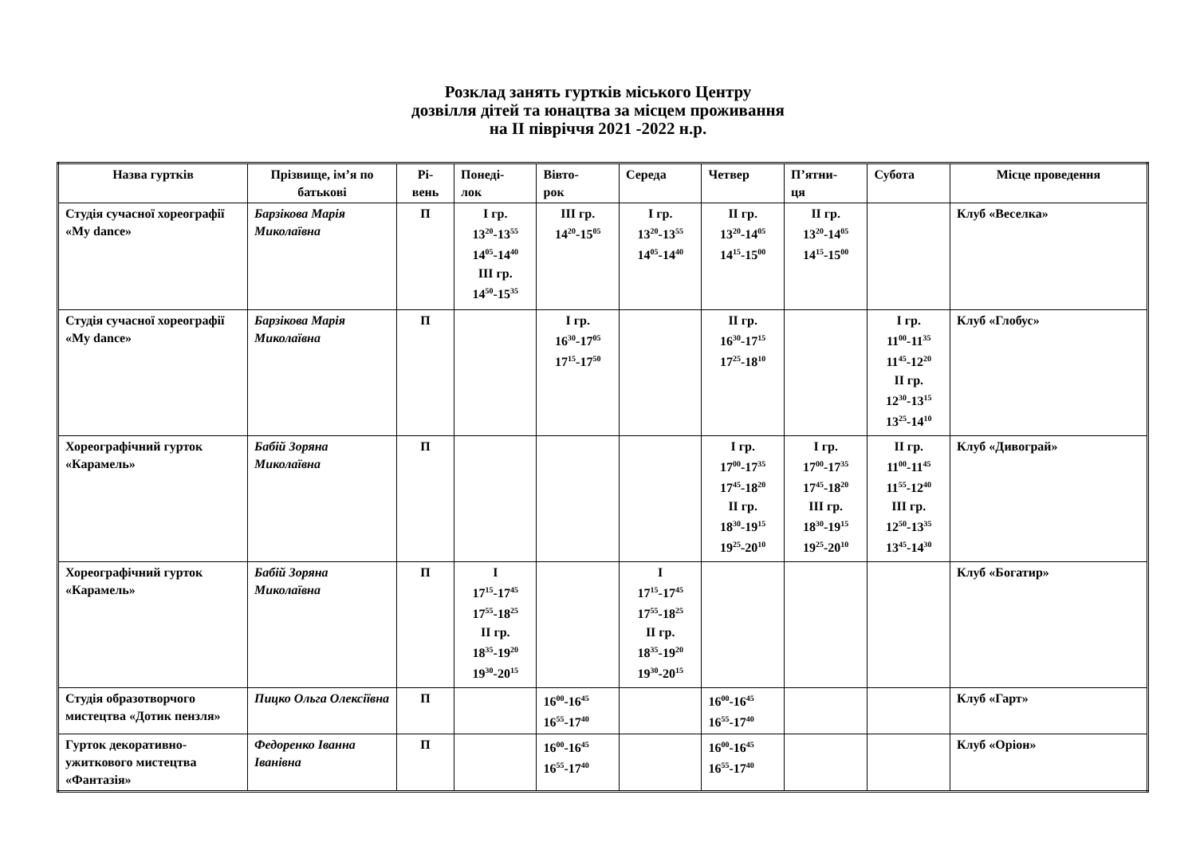Розклад занять гуртків міського Центру
дозвілля дітей та юнацтва за місцем проживання
на ІІ півріччя 2021 -2022 н.р.
| Назва гуртків | Прізвище, ім’я по батькові | Рі- вень | Понеді- лок | Вівто- рок | Середа | Четвер | П’ятни- ця | Субота | Місце проведення |
| --- | --- | --- | --- | --- | --- | --- | --- | --- | --- |
| Студія сучасної хореографії «My dance» | Барзікова Марія Миколаївна | П | І гр. 13<sup>20</sup>-13<sup>55</sup> 14<sup>05</sup>-14<sup>40</sup> ІІІ гр. 14<sup>50</sup>-15<sup>35</sup> | ІІІ гр. 14<sup>20</sup>-15<sup>05</sup> | І гр. 13<sup>20</sup>-13<sup>55</sup> 14<sup>05</sup>-14<sup>40</sup> | ІІ гр. 13<sup>20</sup>-14<sup>05</sup> 14<sup>15</sup>-15<sup>00</sup> | ІІ гр. 13<sup>20</sup>-14<sup>05</sup> 14<sup>15</sup>-15<sup>00</sup> | | Клуб «Веселка» |
| Студія сучасної хореографії «My dance» | Барзікова Марія Миколаївна | П | | І гр. 16<sup>30</sup>-17<sup>05</sup> 17<sup>15</sup>-17<sup>50</sup> | | ІІ гр. 16<sup>30</sup>-17<sup>15</sup> 17<sup>25</sup>-18<sup>10</sup> | | І гр. 11<sup>00</sup>-11<sup>35</sup> 11<sup>45</sup>-12<sup>20</sup> ІІ гр. 12<sup>30</sup>-13<sup>15</sup> 13<sup>25</sup>-14<sup>10</sup> | Клуб «Глобус» |
| Хореографічний гурток «Карамель» | Бабій Зоряна Миколаївна | П | | | | І гр. 17<sup>00</sup>-17<sup>35</sup> 17<sup>45</sup>-18<sup>20</sup> ІІ гр. 18<sup>30</sup>-19<sup>15</sup> 19<sup>25</sup>-20<sup>10</sup> | І гр. 17<sup>00</sup>-17<sup>35</sup> 17<sup>45</sup>-18<sup>20</sup> ІІІ гр. 18<sup>30</sup>-19<sup>15</sup> 19<sup>25</sup>-20<sup>10</sup> | ІІ гр. 11<sup>00</sup>-11<sup>45</sup> 11<sup>55</sup>-12<sup>40</sup> ІІІ гр. 12<sup>50</sup>-13<sup>35</sup> 13<sup>45</sup>-14<sup>30</sup> | Клуб «Дивограй» |
| Хореографічний гурток «Карамель» | Бабій Зоряна Миколаївна | П | І 17<sup>15</sup>-17<sup>45</sup> 17<sup>55</sup>-18<sup>25</sup> ІІ гр. 18<sup>35</sup>-19<sup>20</sup> 19<sup>30</sup>-20<sup>15</sup> | | І 17<sup>15</sup>-17<sup>45</sup> 17<sup>55</sup>-18<sup>25</sup> ІІ гр. 18<sup>35</sup>-19<sup>20</sup> 19<sup>30</sup>-20<sup>15</sup> | | | | Клуб «Богатир» |
| Студія образотворчого мистецтва «Дотик пензля» | Пицко Ольга Олексіївна | П | | 16<sup>00</sup>-16<sup>45</sup> 16<sup>55</sup>-17<sup>40</sup> | | 16<sup>00</sup>-16<sup>45</sup> 16<sup>55</sup>-17<sup>40</sup> | | | Клуб «Гарт» |
| Гурток декоративно-ужиткового мистецтва «Фантазія» | Федоренко Іванна Іванівна | П | | 16<sup>00</sup>-16<sup>45</sup> 16<sup>55</sup>-17<sup>40</sup> | | 16<sup>00</sup>-16<sup>45</sup> 16<sup>55</sup>-17<sup>40</sup> | | | Клуб «Оріон» |